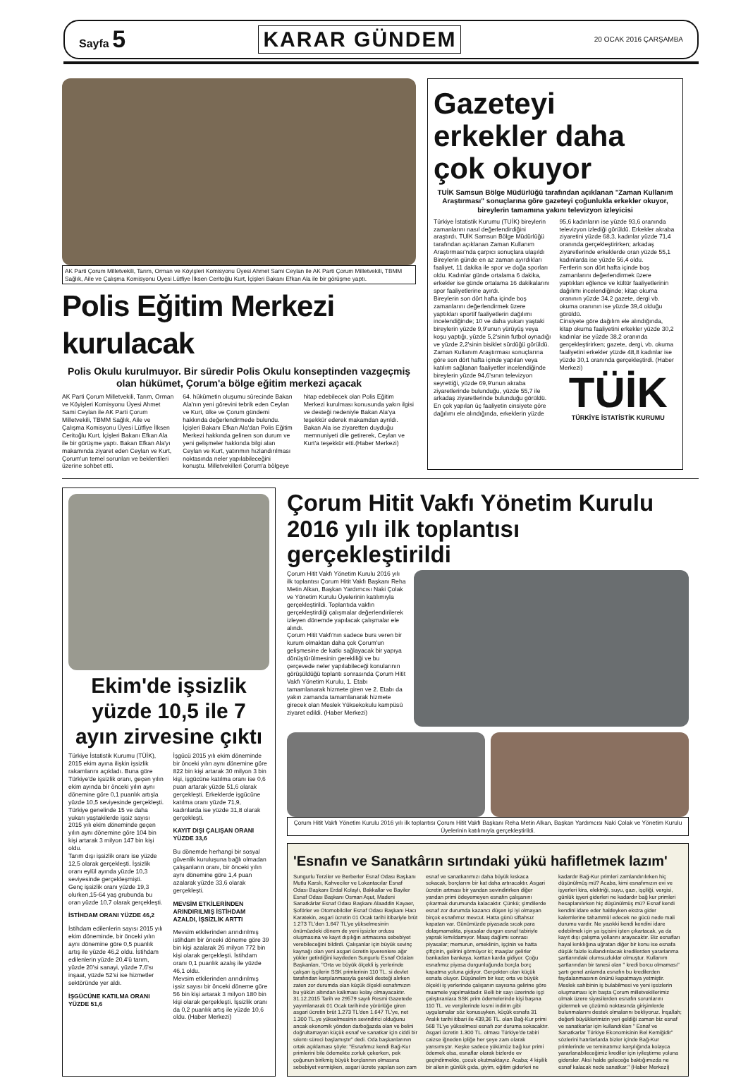Sayfa 5 KARAR GÜNDEM 20 OCAK 2016 ÇARŞAMBA
AK Parti Çorum Milletvekili, Tarım, Orman ve Köyişleri Komisyonu Üyesi Ahmet Sami Ceylan ile AK Parti Çorum Milletvekili, TBMM Sağlık, Aile ve Çalışma Komisyonu Üyesi Lütfiye İlksen Ceritoğlu Kurt, İçişleri Bakanı Efkan Ala ile bir görüşme yaptı.
Polis Eğitim Merkezi kurulacak
Polis Okulu kurulmuyor. Bir süredir Polis Okulu konseptinden vazgeçmiş olan hükümet, Çorum'a bölge eğitim merkezi açacak
AK Parti Çorum Milletvekili, Tarım, Orman ve Köyişleri Komisyonu Üyesi Ahmet Sami Ceylan ile AK Parti Çorum Milletvekili, TBMM Sağlık, Aile ve Çalışma Komisyonu Üyesi Lütfiye İlksen Ceritoğlu Kurt, İçişleri Bakanı Efkan Ala ile bir görüşme yaptı. Bakan Efkan Ala'yı makamında ziyaret eden Ceylan ve Kurt, Çorum'un temel sorunları ve beklentileri üzerine sohbet etti.
64. hükümetin oluşumu sürecinde Bakan Ala'nın yeni görevini tebrik eden Ceylan ve Kurt, ülke ve Çorum gündemi hakkında değerlendirmede bulundu.
İçişleri Bakanı Efkan Ala'dan Polis Eğitim Merkezi hakkında gelinen son durum ve yeni gelişmeler hakkında bilgi alan Ceylan ve Kurt, yatırımın hızlandırılması noktasında neler yapılabileceğini konuştu. Milletvekilleri Çorum'a bölgeye hitap edebilecek olan Polis Eğitim Merkezi kurulması konusunda yakın ilgisi ve desteği nedeniyle Bakan Ala'ya teşekkür ederek makamdan ayrıldı. Bakan Ala ise ziyaretten duyduğu memnuniyeti dile getirerek, Ceylan ve Kurt'a teşekkür etti.(Haber Merkezi)
Gazeteyi erkekler daha çok okuyor
TUİK Samsun Bölge Müdürlüğü tarafından açıklanan "Zaman Kullanım Araştırması" sonuçlarına göre gazeteyi çoğunlukla erkekler okuyor, bireylerin tamamına yakını televizyon izleyicisi
Türkiye İstatistik Kurumu (TUİK) bireylerin zamanlarını nasıl değerlendirdiğini araştırdı. TUİK Samsun Bölge Müdürlüğü tarafından açıklanan Zaman Kullanım Araştırması'nda çarpıcı sonuçlara ulaşıldı
Bireylerin günde en az zaman ayırdıkları faaliyet, 11 dakika ile spor ve doğa sporları oldu. Kadınlar günde ortalama 6 dakika, erkekler ise günde ortalama 16 dakikalarını spor faaliyetlerine ayırdı.
Bireylerin son dört hafta içinde boş zamanlarını değerlendirmek üzere yaptıkları sportif faaliyetlerin dağılımı incelendiğinde; 10 ve daha yukarı yaştaki bireylerin yüzde 9,9'unun yürüyüş veya koşu yaptığı, yüzde 5,2'sinin futbol oynadığı ve yüzde 2,2'sinin bisiklet sürdüğü görüldü.
Zaman Kullanım Araştırması sonuçlarına göre son dört hafta içinde yapılan veya katılım sağlanan faaliyetler incelendiğinde bireylerin yüzde 94,6'sının televizyon seyrettiği, yüzde 69,9'unun akraba ziyaretlerinde bulunduğu, yüzde 55,7 ile arkadaş ziyaretlerinde bulunduğu görüldü.
En çok yapılan üç faaliyetin cinsiyete göre dağılımı ele alındığında, erkeklerin yüzde 95,6 kadınların ise yüzde 93,6 oranında televizyon izlediği görüldü. Erkekler akraba ziyaretini yüzde 68,3, kadınlar yüzde 71,4 oranında gerçekleştirirken; arkadaş ziyaretlerinde erkeklerde oran yüzde 55,1 kadınlarda ise yüzde 56,4 oldu.
Fertlerin son dört hafta içinde boş zamanlarını değerlendirmek üzere yaptıkları eğlence ve kültür faaliyetlerinin dağılımı incelendiğinde; kitap okuma oranının yüzde 34,2 gazete, dergi vb. okuma oranının ise yüzde 39,4 olduğu görüldü.
Cinsiyete göre dağılım ele alındığında, kitap okuma faaliyetini erkekler yüzde 30,2 kadınlar ise yüzde 38,2 oranında gerçekleştirirken; gazete, dergi, vb. okuma faaliyetini erkekler yüzde 48,8 kadınlar ise yüzde 30,1 oranında gerçekleştirdi. (Haber Merkezi)
TÜİK
TÜRKİYE İSTATİSTİK KURUMU
Ekim'de işsizlik yüzde 10,5 ile 7 ayın zirvesine çıktı
Türkiye İstatistik Kurumu (TÜİK), 2015 ekim ayına ilişkin işsizlik rakamlarını açıkladı. Buna göre Türkiye'de işsizlik oranı, geçen yılın ekim ayında bir önceki yılın aynı dönemine göre 0,1 puanlık artışla yüzde 10,5 seviyesinde gerçekleşti. Türkiye genelinde 15 ve daha yukarı yaştakilerde işsiz sayısı 2015 yılı ekim döneminde geçen yılın aynı dönemine göre 104 bin kişi artarak 3 milyon 147 bin kişi oldu.
Tarım dışı işsizlik oranı ise yüzde 12,5 olarak gerçekleşti. İşsizlik oranı eylül ayında yüzde 10,3 seviyesinde gerçekleşmişti.
Genç işsizlik oranı yüzde 19,3 olurken,15-64 yaş grubunda bu oran yüzde 10,7 olarak gerçekleşti.
İSTİHDAM ORANI YÜZDE 46,2
İstihdam edilenlerin sayısı 2015 yılı ekim döneminde, bir önceki yılın aynı dönemine göre 0,5 puanlık artış ile yüzde 46,2 oldu. İstihdam edilenlerin yüzde 20,4'ü tarım, yüzde 20'si sanayi, yüzde 7,6'sı inşaat, yüzde 52'si ise hizmetler sektöründe yer aldı.
İŞGÜCÜNE KATILMA ORANI YÜZDE 51,6
İşgücü 2015 yılı ekim döneminde bir önceki yılın aynı dönemine göre 822 bin kişi artarak 30 milyon 3 bin kişi, işgücüne katılma oranı ise 0,6 puan artarak yüzde 51,6 olarak gerçekleşti. Erkeklerde işgücüne katılma oranı yüzde 71,9, kadınlarda ise yüzde 31,8 olarak gerçekleşti.
KAYIT DIŞI ÇALIŞAN ORANI YÜZDE 33,6
Bu dönemde herhangi bir sosyal güvenlik kuruluşuna bağlı olmadan çalışanların oranı, bir önceki yılın aynı dönemine göre 1,4 puan azalarak yüzde 33,6 olarak gerçekleşti.
MEVSİM ETKİLERİNDEN ARINDIRILMIŞ İSTİHDAM AZALDI, İŞSİZLİK ARTTI
Mevsim etkilerinden arındırılmış istihdam bir önceki döneme göre 39 bin kişi azalarak 26 milyon 772 bin kişi olarak gerçekleşti. İstihdam oranı 0,1 puanlık azalış ile yüzde 46,1 oldu.
Mevsim etkilerinden arındırılmış işsiz sayısı bir önceki döneme göre 56 bin kişi artarak 3 milyon 180 bin kişi olarak gerçekleşti. İşsizlik oranı da 0,2 puanlık artış ile yüzde 10,6 oldu. (Haber Merkezi)
Çorum Hitit Vakfı Yönetim Kurulu 2016 yılı ilk toplantısı gerçekleştirildi
Çorum Hitit Vakfı Yönetim Kurulu 2016 yılı ilk toplantısı Çorum Hitit Vakfı Başkanı Reha Metin Alkan, Başkan Yardımcısı Naki Çolak ve Yönetim Kurulu Üyelerinin katılımıyla gerçekleştirildi. Toplantıda vakfın gerçekleştirdiği çalışmalar değerlendirilerek izleyen dönemde yapılacak çalışmalar ele alındı.
Çorum Hitit Vakfı'nın sadece burs veren bir kurum olmaktan daha çok Çorum'un gelişmesine de katkı sağlayacak bir yapıya dönüştürülmesinin gerekliliği ve bu çerçevede neler yapılabileceği konularının görüşüldüğü toplantı sonrasında Çorum Hitit Vakfı Yönetim Kurulu, 1. Etabı tamamlanarak hizmete giren ve 2. Etabı da yakın zamanda tamamlanarak hizmete girecek olan Meslek Yüksekokulu kampüsü ziyaret edildi. (Haber Merkezi)
Çorum Hitit Vakfı Yönetim Kurulu 2016 yılı ilk toplantısı Çorum Hitit Vakfı Başkanı Reha Metin Alkan, Başkan Yardımcısı Naki Çolak ve Yönetim Kurulu Üyelerinin katılımıyla gerçekleştirildi.
'Esnafın ve Sanatkârın sırtındaki yükü hafifletmek lazım'
Sungurlu Terziler ve Berberler Esnaf Odası Başkanı Mutlu Karslı, Kahveciler ve Lokantacılar Esnaf Odası Başkanı Erdal Kolaylı, Bakkallar ve Bayiler Esnaf Odası Başkanı Osman Aşut, Madeni Sanatkârlar Esnaf Odası Başkanı Alaaddin Kayaer, Şoförler ve Otomobilciler Esnaf Odası Başkanı Hacı Karatekin, asgari ücretin 01 Ocak tarihi itibariyle brüt 1.273 TL'den 1.647 TL'ye yükselmesinin önümüzdeki dönem de yeni işsizler ordusu oluşmasına ve kayıt dışılığın artmasına sebebiyet verebileceğini bildirdi. Çalışanlar için büyük sevinç kaynağı olan yeni asgari ücretin işverenlere ağır yükler getirdiğini kaydeden Sungurlu Esnaf Odaları Başkanları, "Orta ve büyük ölçekli iş yerlerinde çalışan işçilerin SSK primlerinin 110 TL. si devlet tarafından karşılanmasıyla gerekli desteği alırken zaten zor durumda olan küçük ölçekli esnafımızın bu yükün altından kalkması kolay olmayacaktır.
31.12.2015 Tarih ve 29579 sayılı Resmi Gazetede yayımlanarak 01 Ocak tarihinde yürürlüğe giren asgari ücretin brüt 1.273 TL'den 1.647 TL'ye, net 1.300 TL.ye yükselmesinin sevindirici olduğunu ancak ekonomik yönden darboğazda olan ve belini doğrultamayan küçük esnaf ve sanatkar için ciddi bir sıkıntı süreci başlamıştır" dedi. Oda başkanlarının ortak açıklaması şöyle: "Esnafımız kendi Bağ-Kur primlerini bile ödemekte zorluk çekerken, pek çoğunun birikmiş büyük borçlarının olmasına sebebiyet vermişken, asgari ücrete yapılan son zam esnaf ve sanatkarımızı daha büyük kıskaca sokacak, borçlarını bir kat daha artıracaktır. Asgari ücretin artması bir yandan sevindirirken diğer yandan primi ödeyemeyen esnafın çalışanını çıkarmak durumunda kalacaktır. Çünkü; şimdilerde esnaf zor durumda kazancı düşen işi iyi olmayan birçok esnafımız mevcut. Hatta günü siftahsız kapatan var. Günümüzde piyasada sıcak para dolaşmamakta, piyasalar durgun esnaf tabiriyle yaprak kımıldamıyor. Maaş dağlımı sonrası piyasalar; memurun, emeklinin, işçinin ve hatta çiftçinin, gelirini görmüyor ki; maaşlar gelirler bankadan bankaya, karttan karda gidiyor. Çoğu esnafımız piyasa durgunluğunda borçla borç kapatma yoluna gidiyor. Gerçekten olan küçük esnafa oluyor. Düşünelim bir kez; orta ve büyük ölçekli iş yerlerinde çalışanın sayısına gelirine göre muamele yapılmaktadır. Belli bir sayı üzerinde işçi çalıştıranlara SSK prim ödemelerinde kişi başına 110 TL. ve vergilerinde kısmi indirim gibi uygulamalar söz konusuyken, küçük esnafa 31 Aralık tarihi itibari ile 439,36 TL. olan Bağ-Kur primi 568 TL'ye yükselmesi esnafı zor duruma sokacaktır. Asgari ücretin 1.300 TL. olması Türkiye'de tabiri caizse iğneden ipliğe her şeye zam olarak yansımıştır. Keşke sadece yükümüz bağ kur primi ödemek olsa, esnaflar olarak bizlerde ev geçindirmekte, çocuk okutmaktayız. Acaba; 4 kişilik bir ailenin günlük gıda, giyim, eğitim giderleri ne kadardır Bağ-Kur primleri zamlandırılırken hiç düşünülmüş mü? Acaba, kimi esnafımızın evi ve işyerleri kira, elektriği, suyu, gazı, işçiliği, vergisi, günlük işyeri giderleri ne kadardır bağ kur primleri hesaplanılırken hiç düşünülmüş mü? Esnaf kendi kendini idare eder haldeyken ekstra gider kalemlerine tahammül edecek ne gücü nede mali durumu vardır. Ne yazıkki kendi kendini idare edebilmek için ya işçisini işten çıkartacak, ya da kayıt dışı çalışma yollarını arayacaktır. Biz esnafları hayal kırıklığına uğratan diğer bir konu ise esnafa düşük faizle kullandırılacak kredilerden yararlanma şartlarındaki olumsuzluklar olmuştur. Kullanım şartlarından bir tanesi olan " kredi borcu olmaması" şartı genel anlamda esnafın bu kredilerden faydalanmasının önünü kapatmaya yetmiştir. Meslek sahibinin iş bulabilmesi ve yeni işsizlerin oluşmaması için başta Çorum milletvekillerimiz olmak üzere siyasilerden esnafın sorunlarını gidermek ve çözümü noktasında girişimlerde bulunmalarını destek olmalarını bekliyoruz. İnşallah; değerli büyüklerimizin yeri geldiği zaman biz esnaf ve sanatkarlar için kullandıkları " Esnaf ve Sanatkarlar Türkiye Ekonomisinin Bel Kemiğidir" sözlerini hatırlarlarda bizler içinde Bağ-Kur primlerinde ve teminatımız karşılığında kolayca yararlanabileceğimiz krediler için iyileştirme yoluna gidersler. Aksi halde geleceğe baktığımızda ne esnaf kalacak nede sanatkar." (Haber Merkezi)